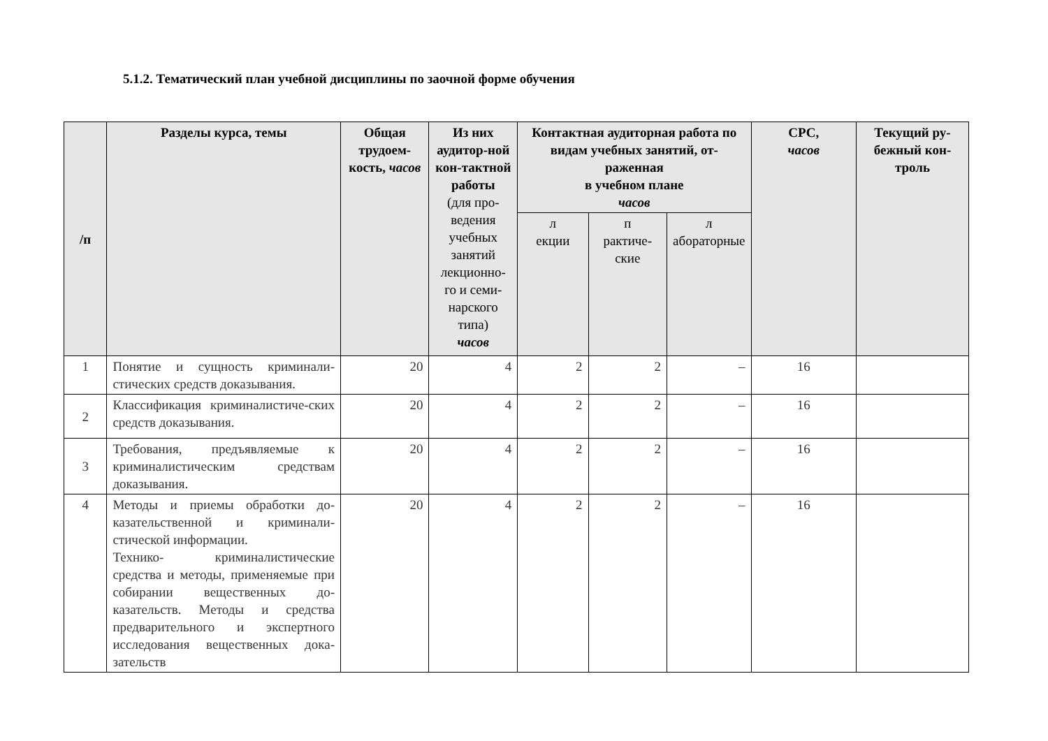5.1.2. Тематический план учебной дисциплины по заочной форме обучения
| /п | Разделы курса, темы | Общая трудоем-кость, часов | Из них аудитор-ной кон-тактной работы (для про-ведения учебных занятий лекционно-го и семи-нарского типа) часов | Контактная аудиторная работа по видам учебных занятий, от-раженная в учебном плане часов | | | СРС, часов | Текущий ру-бежный кон-троль |
| --- | --- | --- | --- | --- | --- | --- | --- | --- |
| | | | | л екции | п рактиче-ские | л абораторные | | |
| 1 | Понятие и сущность криминали-стических средств доказывания. | 20 | 4 | 2 | 2 | – | 16 | |
| 2 | Классификация криминалистиче-ских средств доказывания. | 20 | 4 | 2 | 2 | – | 16 | |
| 3 | Требования, предъявляемые к криминалистическим средствам доказывания. | 20 | 4 | 2 | 2 | – | 16 | |
| 4 | Методы и приемы обработки до-казательственной и криминали-стической информации. Технико- криминалистические средства и методы, применяемые при собирании вещественных до-казательств. Методы и средства предварительного и экспертного исследования вещественных дока-зательств | 20 | 4 | 2 | 2 | – | 16 | |